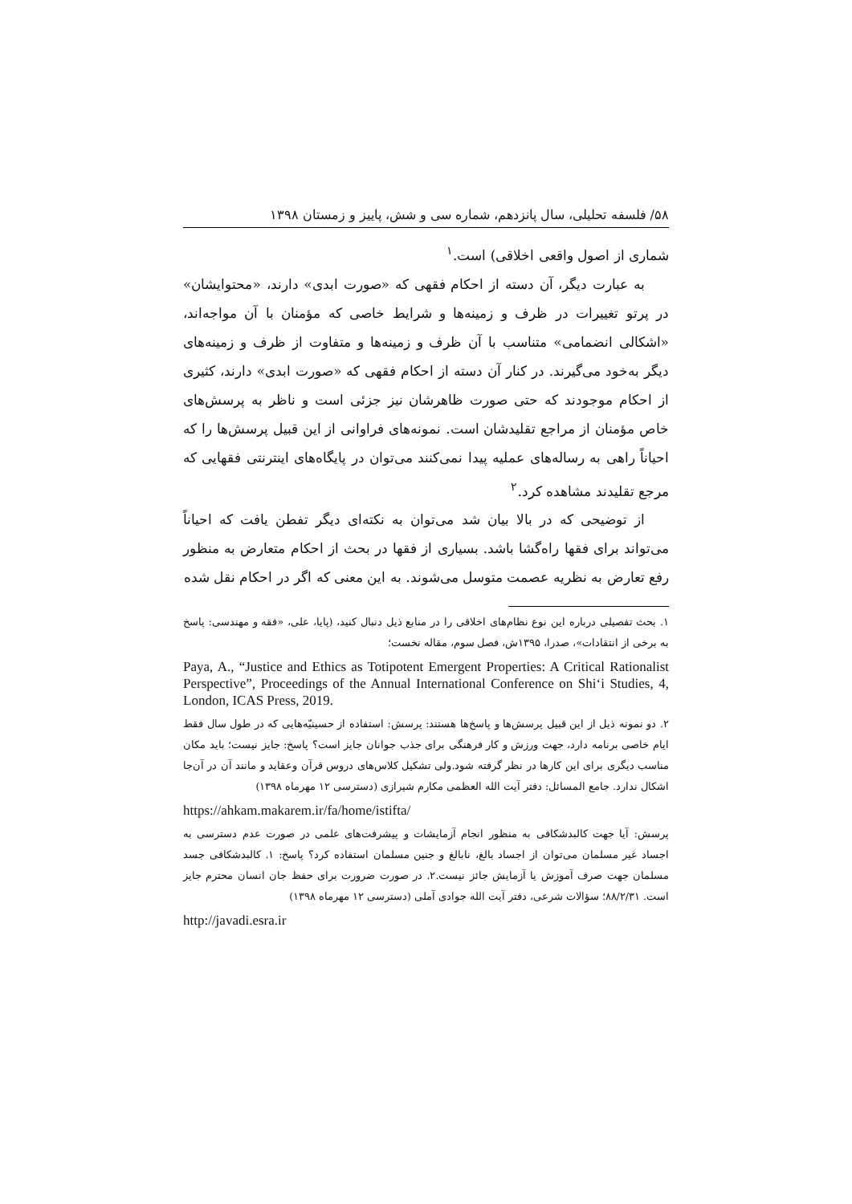۵۸/ فلسفه تحلیلی، سال پانزدهم، شماره سی و شش، پاییز و زمستان ۱۳۹۸
شماری از اصول واقعی اخلاقی) است.<sup>۱</sup>
به عبارت دیگر، آن دسته از احکام فقهی که «صورت ابدی» دارند، «محتوایشان» در پرتو تغییرات در ظرف و زمینه‌ها و شرایط خاصی که مؤمنان با آن مواجه‌اند، «اشکالی انضمامی» متناسب با آن ظرف و زمینه‌ها و متفاوت از ظرف و زمینه‌های دیگر به‌خود می‌گیرند. در کنار آن دسته از احکام فقهی که «صورت ابدی» دارند، کثیری از احکام موجودند که حتی صورت ظاهرشان نیز جزئی است و ناظر به پرسش‌های خاص مؤمنان از مراجع تقلیدشان است. نمونه‌های فراوانی از این قبیل پرسش‌ها را که احیاناً راهی به رساله‌های عملیه پیدا نمی‌کنند می‌توان در پایگاه‌های اینترنتی فقهایی که مرجع تقلیدند مشاهده کرد.<sup>۲</sup>
از توضیحی که در بالا بیان شد می‌توان به نکته‌ای دیگر تفطن یافت که احیاناً می‌تواند برای فقها راه‌گشا باشد. بسیاری از فقها در بحث از احکام متعارض به منظور رفع تعارض به نظریه عصمت متوسل می‌شوند. به این معنی که اگر در احکام نقل شده
۱. بحث تفصیلی درباره این نوع نظام‌های اخلاقی را در منابع ذیل دنبال کنید، (پایا، علی، «فقه و مهندسی: پاسخ به برخی از انتقادات»، صدرا، ۱۳۹۵ش، فصل سوم، مقاله نخست؛
Paya, A., “Justice and Ethics as Totipotent Emergent Properties: A Critical Rationalist Perspective”, Proceedings of the Annual International Conference on Shi‘i Studies, 4, London, ICAS Press, 2019.
۲. دو نمونه ذیل از این قبیل پرسش‌ها و پاسخ‌ها هستند: پرسش: استفاده از حسینیّه‌هایی که در طول سال فقط ایام خاصی برنامه دارد، جهت ورزش و کار فرهنگی برای جذب جوانان جایز است؟ پاسخ: جایز نیست؛ باید مکان مناسب دیگری برای این کارها در نظر گرفته شود.ولی تشکیل کلاس‌های دروس قرآن وعقاید و مانند آن در آن‌جا اشکال ندارد. جامع المسائل: دفتر آیت الله العظمی مکارم شیرازی (دسترسی ۱۲ مهرماه ۱۳۹۸)
https://ahkam.makarem.ir/fa/home/istifta/
پرسش: آیا جهت کالبدشکافی به منظور انجام آزمایشات و پیشرفت‌های علمی در صورت عدم دسترسی به اجساد غیر مسلمان می‌توان از اجساد بالغ، نابالغ و جنین مسلمان استفاده کرد؟ پاسخ: ۱. کالبدشکافی جسد مسلمان جهت صرف آموزش یا آزمایش جائز نیست.۲. در صورت ضرورت برای حفظ جان انسان محترم جایز است. ۸۸/۲/۳۱؛ سؤالات شرعی، دفتر آیت الله جوادی آملی (دسترسی ۱۲ مهرماه ۱۳۹۸)
http://javadi.esra.ir